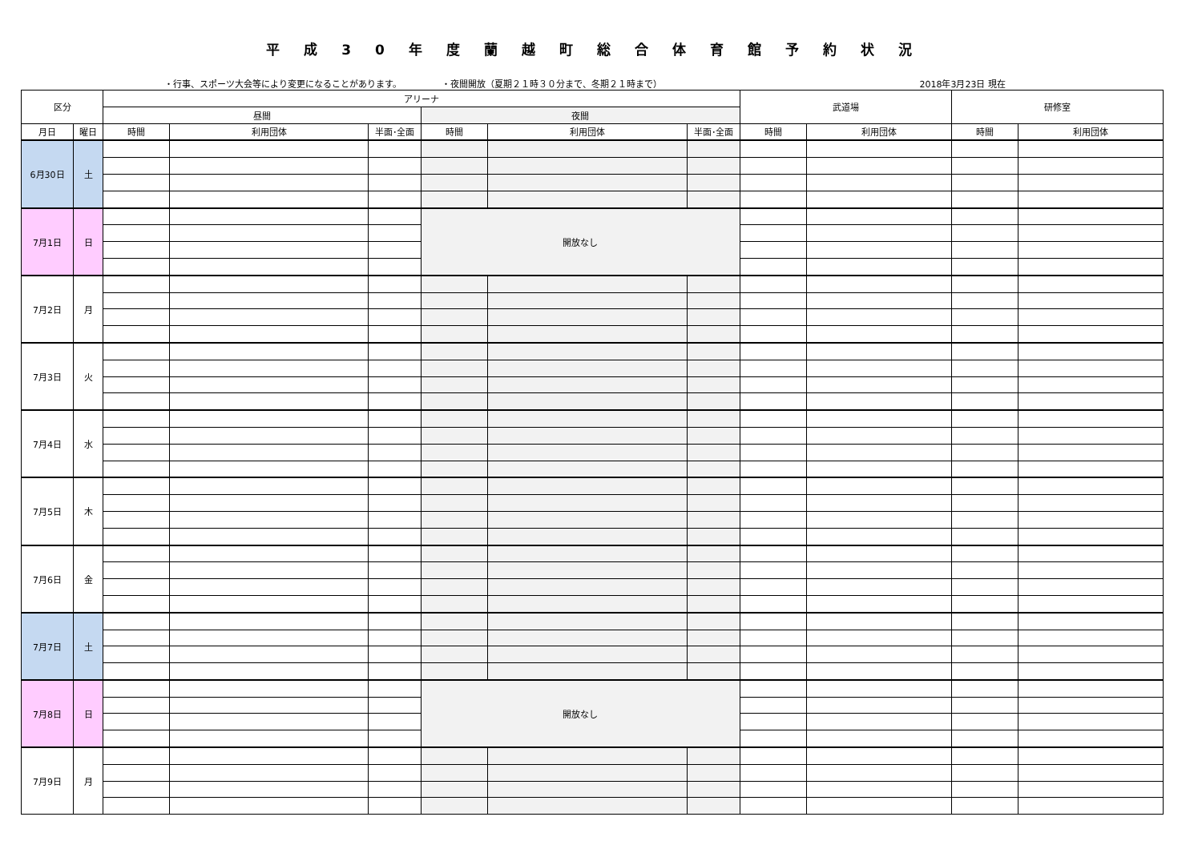平成30年度蘭越町総合体育館予約状況
・行事、スポーツ大会等により変更になることがあります。 ・夜間開放（夏期２１時３０分まで、冬期２１時まで） 2018年3月23日 現在
| 区分 | | アリーナ | | | | | | 武道場 | | 研修室 | |
| --- | --- | --- | --- | --- | --- | --- | --- | --- | --- | --- | --- |
| | | 昼間 | | | 夜間 | | | | | | |
| 月日 | 曜日 | 時間 | 利用団体 | 半面･全面 | 時間 | 利用団体 | 半面･全面 | 時間 | 利用団体 | 時間 | 利用団体 |
| 6月30日 | 土 | | | | | | | | | | |
| 7月1日 | 日 | | | | 開放なし | | | | | | |
| 7月2日 | 月 | | | | | | | | | | |
| 7月3日 | 火 | | | | | | | | | | |
| 7月4日 | 水 | | | | | | | | | | |
| 7月5日 | 木 | | | | | | | | | | |
| 7月6日 | 金 | | | | | | | | | | |
| 7月7日 | 土 | | | | | | | | | | |
| 7月8日 | 日 | | | | 開放なし | | | | | | |
| 7月9日 | 月 | | | | | | | | | | |